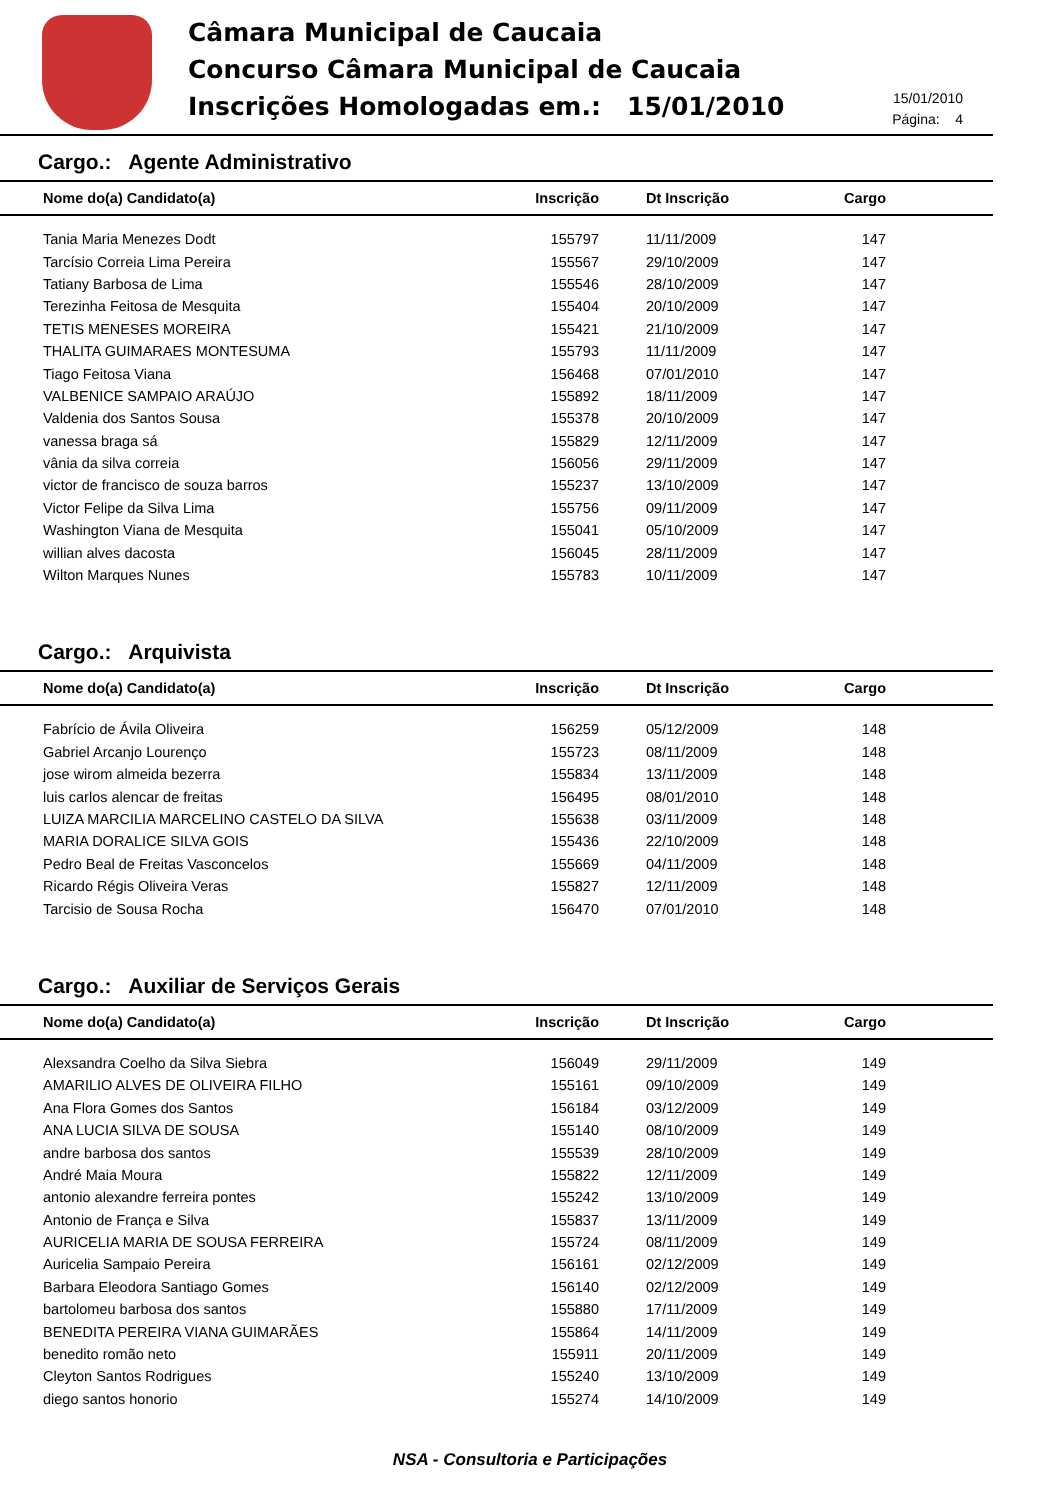Câmara Municipal de Caucaia
Concurso Câmara Municipal de Caucaia
Inscrições Homologadas em.: 15/01/2010
15/01/2010
Página: 4
Cargo.: Agente Administrativo
| Nome do(a) Candidato(a) | Inscrição | Dt Inscrição | Cargo | |
| --- | --- | --- | --- | --- |
| Tania Maria Menezes Dodt | 155797 | 11/11/2009 | 147 | |
| Tarcísio Correia Lima Pereira | 155567 | 29/10/2009 | 147 | |
| Tatiany Barbosa de Lima | 155546 | 28/10/2009 | 147 | |
| Terezinha Feitosa de Mesquita | 155404 | 20/10/2009 | 147 | |
| TETIS MENESES MOREIRA | 155421 | 21/10/2009 | 147 | |
| THALITA GUIMARAES MONTESUMA | 155793 | 11/11/2009 | 147 | |
| Tiago Feitosa Viana | 156468 | 07/01/2010 | 147 | |
| VALBENICE SAMPAIO ARAÚJO | 155892 | 18/11/2009 | 147 | |
| Valdenia dos Santos Sousa | 155378 | 20/10/2009 | 147 | |
| vanessa braga sá | 155829 | 12/11/2009 | 147 | |
| vânia da silva correia | 156056 | 29/11/2009 | 147 | |
| victor de francisco de souza barros | 155237 | 13/10/2009 | 147 | |
| Victor Felipe da Silva Lima | 155756 | 09/11/2009 | 147 | |
| Washington Viana de Mesquita | 155041 | 05/10/2009 | 147 | |
| willian alves dacosta | 156045 | 28/11/2009 | 147 | |
| Wilton Marques Nunes | 155783 | 10/11/2009 | 147 | |
Cargo.: Arquivista
| Nome do(a) Candidato(a) | Inscrição | Dt Inscrição | Cargo | |
| --- | --- | --- | --- | --- |
| Fabrício de Ávila Oliveira | 156259 | 05/12/2009 | 148 | |
| Gabriel Arcanjo Lourenço | 155723 | 08/11/2009 | 148 | |
| jose wirom almeida bezerra | 155834 | 13/11/2009 | 148 | |
| luis carlos alencar de freitas | 156495 | 08/01/2010 | 148 | |
| LUIZA MARCILIA MARCELINO CASTELO DA SILVA | 155638 | 03/11/2009 | 148 | |
| MARIA DORALICE SILVA GOIS | 155436 | 22/10/2009 | 148 | |
| Pedro Beal de Freitas Vasconcelos | 155669 | 04/11/2009 | 148 | |
| Ricardo Régis Oliveira Veras | 155827 | 12/11/2009 | 148 | |
| Tarcisio de Sousa Rocha | 156470 | 07/01/2010 | 148 | |
Cargo.: Auxiliar de Serviços Gerais
| Nome do(a) Candidato(a) | Inscrição | Dt Inscrição | Cargo | |
| --- | --- | --- | --- | --- |
| Alexsandra Coelho da Silva Siebra | 156049 | 29/11/2009 | 149 | |
| AMARILIO ALVES DE OLIVEIRA FILHO | 155161 | 09/10/2009 | 149 | |
| Ana Flora Gomes dos Santos | 156184 | 03/12/2009 | 149 | |
| ANA LUCIA SILVA DE SOUSA | 155140 | 08/10/2009 | 149 | |
| andre barbosa dos santos | 155539 | 28/10/2009 | 149 | |
| André Maia Moura | 155822 | 12/11/2009 | 149 | |
| antonio alexandre ferreira pontes | 155242 | 13/10/2009 | 149 | |
| Antonio de França e Silva | 155837 | 13/11/2009 | 149 | |
| AURICELIA MARIA DE SOUSA FERREIRA | 155724 | 08/11/2009 | 149 | |
| Auricelia Sampaio Pereira | 156161 | 02/12/2009 | 149 | |
| Barbara Eleodora Santiago Gomes | 156140 | 02/12/2009 | 149 | |
| bartolomeu barbosa dos santos | 155880 | 17/11/2009 | 149 | |
| BENEDITA PEREIRA VIANA GUIMARÃES | 155864 | 14/11/2009 | 149 | |
| benedito romão neto | 155911 | 20/11/2009 | 149 | |
| Cleyton Santos Rodrigues | 155240 | 13/10/2009 | 149 | |
| diego santos honorio | 155274 | 14/10/2009 | 149 | |
NSA - Consultoria e Participações